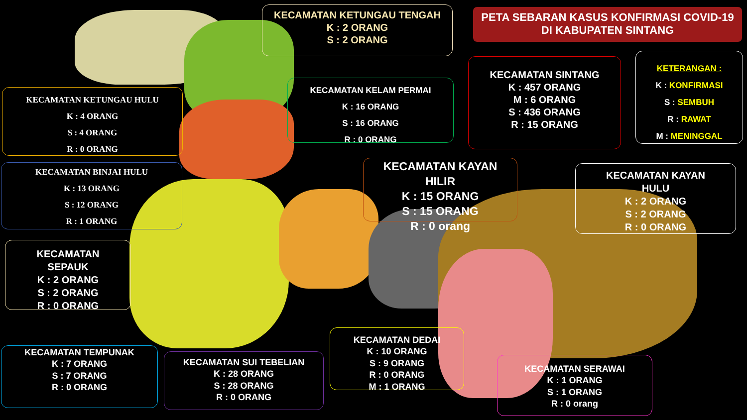PETA SEBARAN KASUS KONFIRMASI COVID-19
DI KABUPATEN SINTANG
KECAMATAN KETUNGAU TENGAH
K : 2 ORANG
S : 2 ORANG
KECAMATAN KETUNGAU HULU
K : 4 ORANG
S : 4 ORANG
R : 0 ORANG
KECAMATAN BINJAI HULU
K : 13 ORANG
S : 12 ORANG
R : 1 ORANG
KECAMATAN KELAM PERMAI
K : 16 ORANG
S : 16 ORANG
R : 0 ORANG
KECAMATAN SINTANG
K : 457 ORANG
M : 6 ORANG
S : 436 ORANG
R : 15 ORANG
KETERANGAN :
K : KONFIRMASI
S : SEMBUH
R : RAWAT
M : MENINGGAL
KECAMATAN KAYAN
HILIR
K : 15 ORANG
S : 15 ORANG
R : 0 orang
KECAMATAN KAYAN
HULU
K : 2 ORANG
S : 2 ORANG
R : 0 ORANG
KECAMATAN
SEPAUK
K : 2 ORANG
S : 2 ORANG
R : 0 ORANG
KECAMATAN TEMPUNAK
K : 7 ORANG
S : 7 ORANG
R : 0 ORANG
KECAMATAN SUI TEBELIAN
K : 28 ORANG
S : 28 ORANG
R : 0 ORANG
KECAMATAN DEDAI
K : 10 ORANG
S : 9 ORANG
R : 0 ORANG
M : 1 ORANG
KECAMATAN SERAWAI
K : 1 ORANG
S : 1 ORANG
R : 0 orang